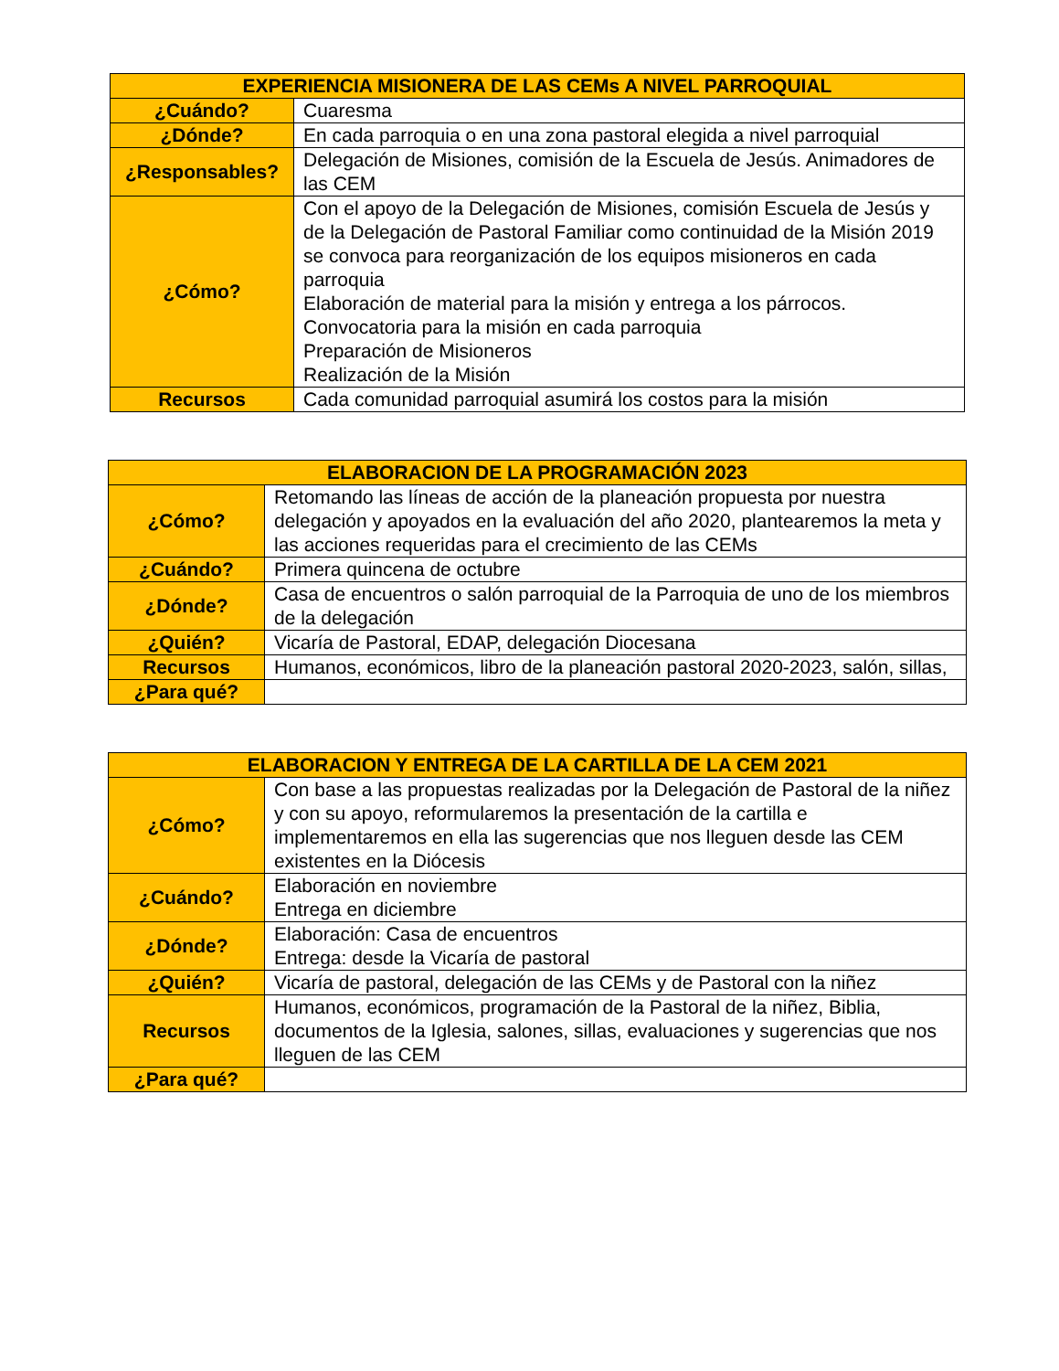| EXPERIENCIA MISIONERA DE LAS CEMs A NIVEL PARROQUIAL | |
| --- | --- |
| ¿Cuándo? | Cuaresma |
| ¿Dónde? | En cada parroquia o en una zona pastoral elegida a nivel parroquial |
| ¿Responsables? | Delegación de Misiones, comisión de la Escuela de Jesús. Animadores de las CEM |
| ¿Cómo? | Con el apoyo de la Delegación de Misiones, comisión Escuela de Jesús y de la Delegación de Pastoral Familiar como continuidad de la Misión 2019 se convoca para reorganización de los equipos misioneros en cada parroquia Elaboración de material para la misión y entrega a los párrocos. Convocatoria para la misión en cada parroquia Preparación de Misioneros Realización de la Misión |
| Recursos | Cada comunidad parroquial asumirá los costos para la misión |
| ELABORACION DE LA PROGRAMACIÓN 2023 | |
| --- | --- |
| ¿Cómo? | Retomando las líneas de acción de la planeación propuesta por nuestra delegación y apoyados en la evaluación del año 2020, plantearemos la meta y las acciones requeridas para el crecimiento de las CEMs |
| ¿Cuándo? | Primera quincena de octubre |
| ¿Dónde? | Casa de encuentros o salón parroquial de la Parroquia de uno de los miembros de la delegación |
| ¿Quién? | Vicaría de Pastoral, EDAP, delegación Diocesana |
| Recursos | Humanos, económicos, libro de la planeación pastoral 2020-2023, salón, sillas, |
| ¿Para qué? | |
| ELABORACION Y ENTREGA DE LA CARTILLA DE LA CEM 2021 | |
| --- | --- |
| ¿Cómo? | Con base a las propuestas realizadas por la Delegación de Pastoral de la niñez y con su apoyo, reformularemos la presentación de la cartilla e implementaremos en ella las sugerencias que nos lleguen desde las CEM existentes en la Diócesis |
| ¿Cuándo? | Elaboración en noviembre Entrega en diciembre |
| ¿Dónde? | Elaboración: Casa de encuentros Entrega: desde la Vicaría de pastoral |
| ¿Quién? | Vicaría de pastoral, delegación de las CEMs y de Pastoral con la niñez |
| Recursos | Humanos, económicos, programación de la Pastoral de la niñez, Biblia, documentos de la Iglesia, salones, sillas, evaluaciones y sugerencias que nos lleguen de las CEM |
| ¿Para qué? | |